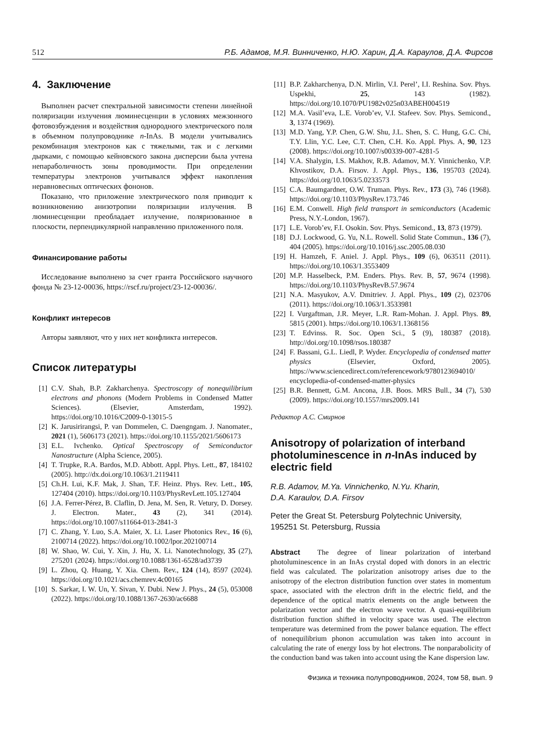512 Р.Б. Адамов, М.Я. Винниченко, Н.Ю. Харин, Д.А. Караулов, Д.А. Фирсов
4. Заключение
Выполнен расчет спектральной зависимости степени линейной поляризации излучения люминесценции в условиях межзонного фотовозбуждения и воздействия однородного электрического поля в объемном полупроводнике n-InAs. В модели учитывались рекомбинация электронов как с тяжелыми, так и с легкими дырками, с помощью кейновского закона дисперсии была учтена непараболичность зоны проводимости. При определении температуры электронов учитывался эффект накопления неравновесных оптических фононов.
Показано, что приложение электрического поля приводит к возникновению анизотропии поляризации излучения. В люминесценции преобладает излучение, поляризованное в плоскости, перпендикулярной направлению приложенного поля.
Финансирование работы
Исследование выполнено за счет гранта Российского научного фонда № 23-12-00036, https://rscf.ru/project/23-12-00036/.
Конфликт интересов
Авторы заявляют, что у них нет конфликта интересов.
Список литературы
[1] C.V. Shah, B.P. Zakharchenya. Spectroscopy of nonequilibrium electrons and phonons (Modern Problems in Condensed Matter Sciences). (Elsevier, Amsterdam, 1992). https://doi.org/10.1016/C2009-0-13015-5
[2] K. Jarusirirangsi, P. van Dommelen, C. Daengngam. J. Nanomater., 2021 (1), 5606173 (2021). https://doi.org/10.1155/2021/5606173
[3] E.L. Ivchenko. Optical Spectroscopy of Semiconductor Nanostructure (Alpha Science, 2005).
[4] T. Trupke, R.A. Bardos, M.D. Abbott. Appl. Phys. Lett., 87, 184102 (2005). http://dx.doi.org/10.1063/1.2119411
[5] Ch.H. Lui, K.F. Mak, J. Shan, T.F. Heinz. Phys. Rev. Lett., 105, 127404 (2010). https://doi.org/10.1103/PhysRevLett.105.127404
[6] J.A. Ferrer-Pérez, B. Claflin, D. Jena, M. Sen, R. Vetury, D. Dorsey. J. Electron. Mater., 43 (2), 341 (2014). https://doi.org/10.1007/s11664-013-2841-3
[7] C. Zhang, Y. Luo, S.A. Maier, X. Li. Laser Photonics Rev., 16 (6), 2100714 (2022). https://doi.org/10.1002/lpor.202100714
[8] W. Shao, W. Cui, Y. Xin, J. Hu, X. Li. Nanotechnology, 35 (27), 275201 (2024). https://doi.org/10.1088/1361-6528/ad3739
[9] L. Zhou, Q. Huang, Y. Xia. Chem. Rev., 124 (14), 8597 (2024). https://doi.org/10.1021/acs.chemrev.4c00165
[10] S. Sarkar, I. W. Un, Y. Sivan, Y. Dubi. New J. Phys., 24 (5), 053008 (2022). https://doi.org/10.1088/1367-2630/ac6688
[11] B.P. Zakharchenya, D.N. Mirlin, V.I. Perel’, I.I. Reshina. Sov. Phys. Uspekhi, 25, 143 (1982). https://doi.org/10.1070/PU1982v025n03ABEH004519
[12] M.A. Vasil’eva, L.E. Vorob’ev, V.I. Stafeev. Sov. Phys. Semicond., 3, 1374 (1969).
[13] M.D. Yang, Y.P. Chen, G.W. Shu, J.L. Shen, S. C. Hung, G.C. Chi, T.Y. Llin, Y.C. Lee, C.T. Chen, C.H. Ko. Appl. Phys. A, 90, 123 (2008). https://doi.org/10.1007/s00339-007-4281-5
[14] V.A. Shalygin, I.S. Makhov, R.B. Adamov, M.Y. Vinnichenko, V.P. Khvostikov, D.A. Firsov. J. Appl. Phys., 136, 195703 (2024). https://doi.org/10.1063/5.0233573
[15] C.A. Baumgardner, O.W. Truman. Phys. Rev., 173 (3), 746 (1968). https://doi.org/10.1103/PhysRev.173.746
[16] E.M. Conwell. High field transport in semiconductors (Academic Press, N.Y.-London, 1967).
[17] L.E. Vorob’ev, F.I. Osokin. Sov. Phys. Semicond., 13, 873 (1979).
[18] D.J. Lockwood, G. Yu, N.L. Rowell. Solid State Commun., 136 (7), 404 (2005). https://doi.org/10.1016/j.ssc.2005.08.030
[19] H. Hamzeh, F. Aniel. J. Appl. Phys., 109 (6), 063511 (2011). https://doi.org/10.1063/1.3553409
[20] M.P. Hasselbeck, P.M. Enders. Phys. Rev. B, 57, 9674 (1998). https://doi.org/10.1103/PhysRevB.57.9674
[21] N.A. Masyukov, A.V. Dmitriev. J. Appl. Phys., 109 (2), 023706 (2011). https://doi.org/10.1063/1.3533981
[22] I. Vurgaftman, J.R. Meyer, L.R. Ram-Mohan. J. Appl. Phys. 89, 5815 (2001). https://doi.org/10.1063/1.1368156
[23] T. Edvinss. R. Soc. Open Sci., 5 (9), 180387 (2018). http://doi.org/10.1098/rsos.180387
[24] F. Bassani, G.L. Liedl, P. Wyder. Encyclopedia of condensed matter physics (Elsevier, Oxford, 2005). https://www.sciencedirect.com/referencework/9780123694010/ encyclopedia-of-condensed-matter-physics
[25] B.R. Bennett, G.M. Ancona, J.B. Boos. MRS Bull., 34 (7), 530 (2009). https://doi.org/10.1557/mrs2009.141
Редактор А.С. Смирнов
Anisotropy of polarization of interband photoluminescence in n-InAs induced by electric field
R.B. Adamov, M.Ya. Vinnichenko, N.Yu. Kharin,
D.A. Karaulov, D.A. Firsov
Peter the Great St. Petersburg Polytechnic University,
195251 St. Petersburg, Russia
Abstract The degree of linear polarization of interband photoluminescence in an InAs crystal doped with donors in an electric field was calculated. The polarization anisotropy arises due to the anisotropy of the electron distribution function over states in momentum space, associated with the electron drift in the electric field, and the dependence of the optical matrix elements on the angle between the polarization vector and the electron wave vector. A quasi-equilibrium distribution function shifted in velocity space was used. The electron temperature was determined from the power balance equation. The effect of nonequilibrium phonon accumulation was taken into account in calculating the rate of energy loss by hot electrons. The nonparabolicity of the conduction band was taken into account using the Kane dispersion law.
Физика и техника полупроводников, 2024, том 58, вып. 9